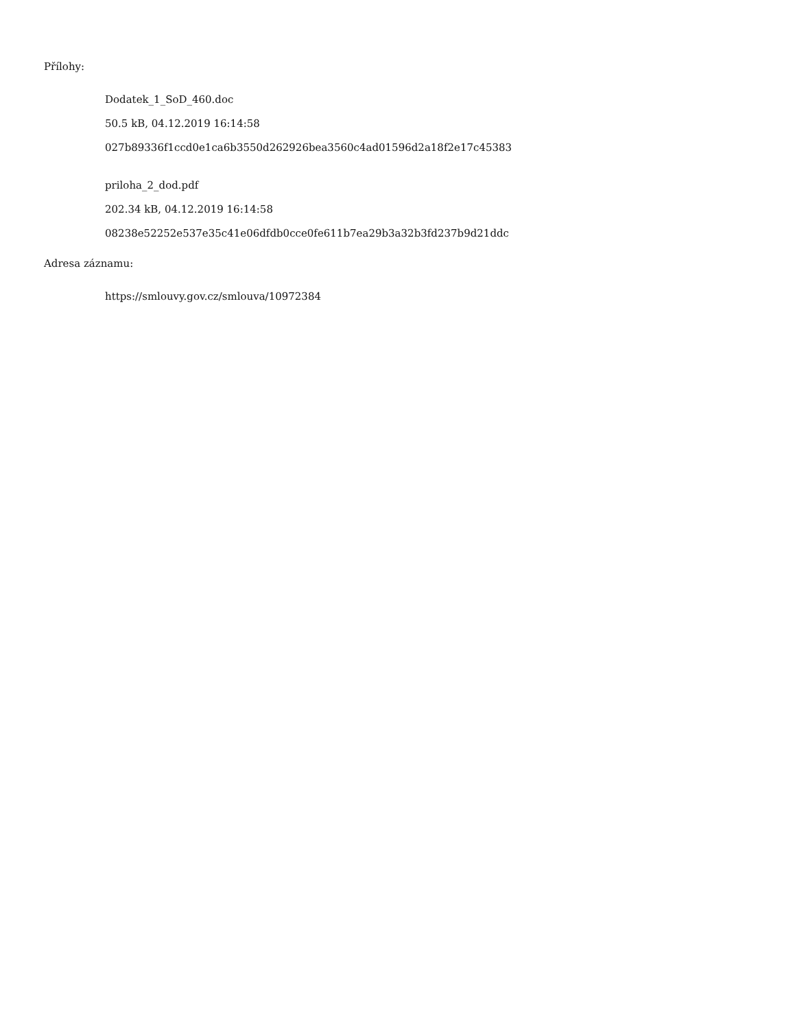Přílohy:
Dodatek_1_SoD_460.doc
50.5 kB, 04.12.2019 16:14:58
027b89336f1ccd0e1ca6b3550d262926bea3560c4ad01596d2a18f2e17c45383
priloha_2_dod.pdf
202.34 kB, 04.12.2019 16:14:58
08238e52252e537e35c41e06dfdb0cce0fe611b7ea29b3a32b3fd237b9d21ddc
Adresa záznamu:
https://smlouvy.gov.cz/smlouva/10972384